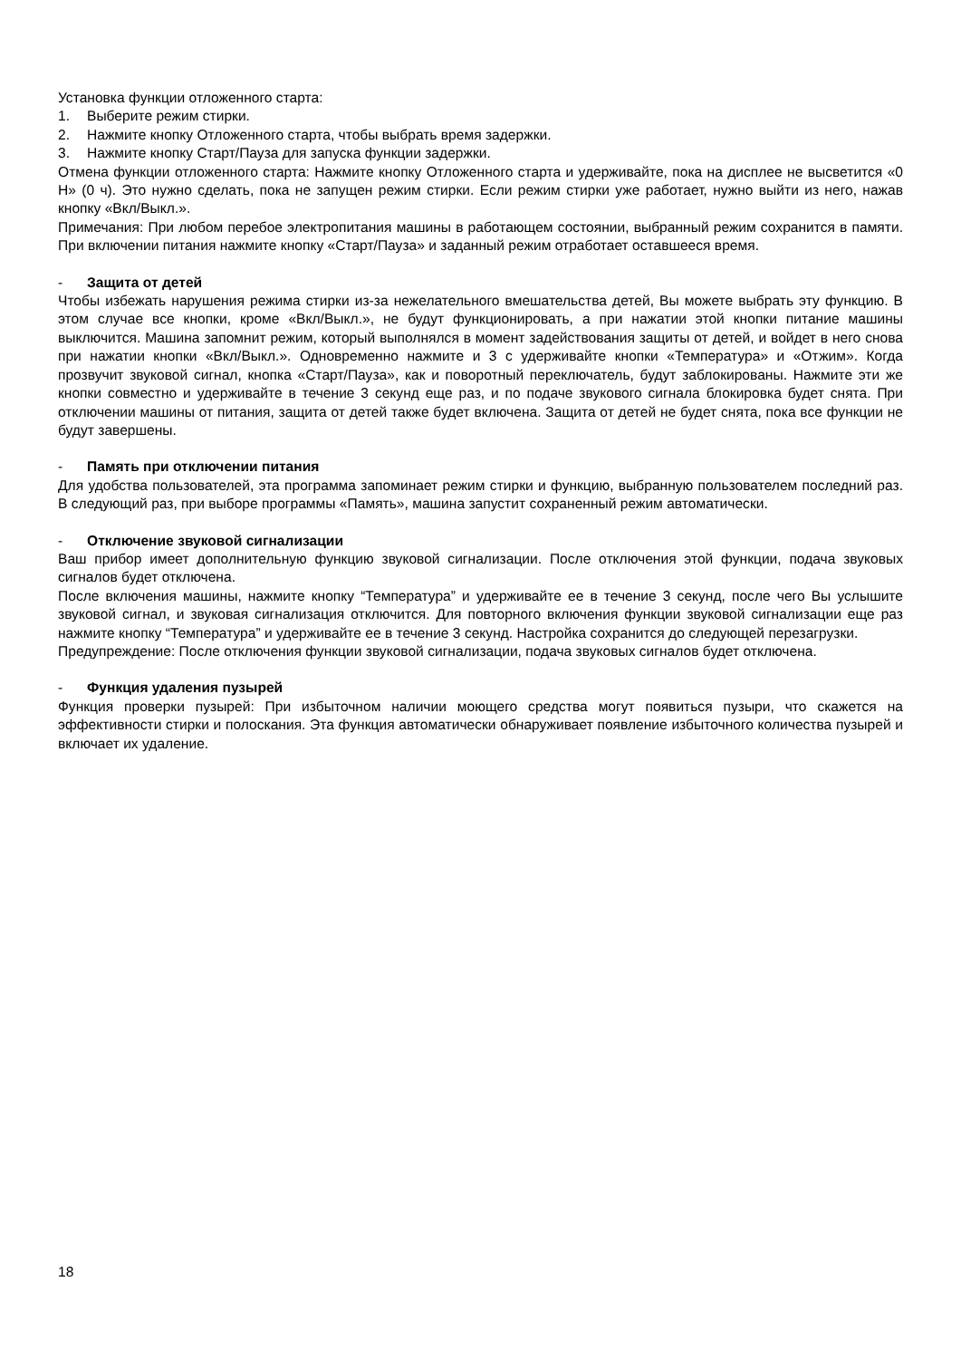Установка функции отложенного старта:
1. Выберите режим стирки.
2. Нажмите кнопку Отложенного старта, чтобы выбрать время задержки.
3. Нажмите кнопку Старт/Пауза для запуска функции задержки.
Отмена функции отложенного старта: Нажмите кнопку Отложенного старта и удерживайте, пока на дисплее не высветится «0 Н» (0 ч). Это нужно сделать, пока не запущен режим стирки. Если режим стирки уже работает, нужно выйти из него, нажав кнопку «Вкл/Выкл.».
Примечания: При любом перебое электропитания машины в работающем состоянии, выбранный режим сохранится в памяти. При включении питания нажмите кнопку «Старт/Пауза» и заданный режим отработает оставшееся время.
- Защита от детей
Чтобы избежать нарушения режима стирки из-за нежелательного вмешательства детей, Вы можете выбрать эту функцию. В этом случае все кнопки, кроме «Вкл/Выкл.», не будут функционировать, а при нажатии этой кнопки питание машины выключится. Машина запомнит режим, который выполнялся в момент задействования защиты от детей, и войдет в него снова при нажатии кнопки «Вкл/Выкл.». Одновременно нажмите и 3 с удерживайте кнопки «Температура» и «Отжим». Когда прозвучит звуковой сигнал, кнопка «Старт/Пауза», как и поворотный переключатель, будут заблокированы. Нажмите эти же кнопки совместно и удерживайте в течение 3 секунд еще раз, и по подаче звукового сигнала блокировка будет снята. При отключении машины от питания, защита от детей также будет включена. Защита от детей не будет снята, пока все функции не будут завершены.
- Память при отключении питания
Для удобства пользователей, эта программа запоминает режим стирки и функцию, выбранную пользователем последний раз. В следующий раз, при выборе программы «Память», машина запустит сохраненный режим автоматически.
- Отключение звуковой сигнализации
Ваш прибор имеет дополнительную функцию звуковой сигнализации. После отключения этой функции, подача звуковых сигналов будет отключена.
После включения машины, нажмите кнопку “Температура” и удерживайте ее в течение 3 секунд, после чего Вы услышите звуковой сигнал, и звуковая сигнализация отключится. Для повторного включения функции звуковой сигнализации еще раз нажмите кнопку “Температура” и удерживайте ее в течение 3 секунд. Настройка сохранится до следующей перезагрузки.
Предупреждение: После отключения функции звуковой сигнализации, подача звуковых сигналов будет отключена.
- Функция удаления пузырей
Функция проверки пузырей: При избыточном наличии моющего средства могут появиться пузыри, что скажется на эффективности стирки и полоскания. Эта функция автоматически обнаруживает появление избыточного количества пузырей и включает их удаление.
18